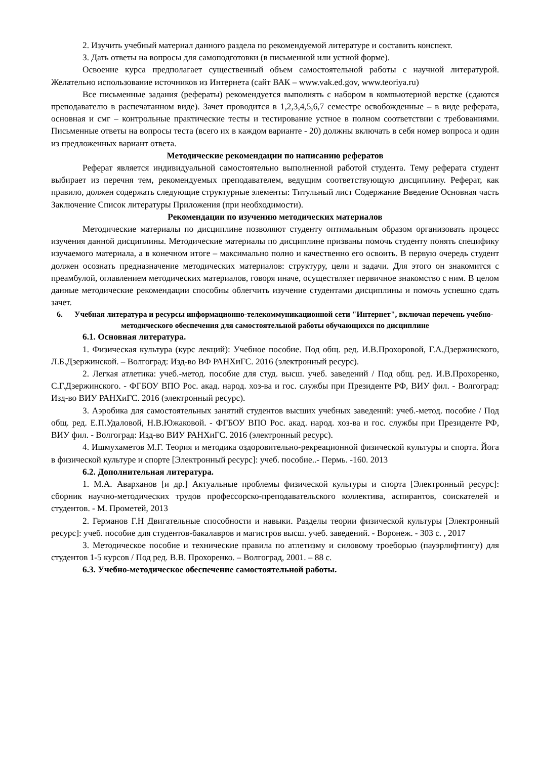2. Изучить учебный материал данного раздела по рекомендуемой литературе и составить конспект.
3. Дать ответы на вопросы для самоподготовки (в письменной или устной форме).
Освоение курса предполагает существенный объем самостоятельной работы с научной литературой. Желательно использование источников из Интернета (сайт ВАК – www.vak.ed.gov, www.teoriya.ru)
Все письменные задания (рефераты) рекомендуется выполнять с набором в компьютерной верстке (сдаются преподавателю в распечатанном виде). Зачет проводится в 1,2,3,4,5,6,7 семестре освобожденные – в виде реферата, основная и смг – контрольные практические тесты и тестирование устное в полном соответствии с требованиями. Письменные ответы на вопросы теста (всего их в каждом варианте - 20) должны включать в себя номер вопроса и один из предложенных вариант ответа.
Методические рекомендации по написанию рефератов
Реферат является индивидуальной самостоятельно выполненной работой студента. Тему реферата студент выбирает из перечня тем, рекомендуемых преподавателем, ведущим соответствующую дисциплину. Реферат, как правило, должен содержать следующие структурные элементы: Титульный лист Содержание Введение Основная часть Заключение Список литературы Приложения (при необходимости).
Рекомендации по изучению методических материалов
Методические материалы по дисциплине позволяют студенту оптимальным образом организовать процесс изучения данной дисциплины. Методические материалы по дисциплине призваны помочь студенту понять специфику изучаемого материала, а в конечном итоге – максимально полно и качественно его освоить. В первую очередь студент должен осознать предназначение методических материалов: структуру, цели и задачи. Для этого он знакомится с преамбулой, оглавлением методических материалов, говоря иначе, осуществляет первичное знакомство с ним. В целом данные методические рекомендации способны облегчить изучение студентами дисциплины и помочь успешно сдать зачет.
6. Учебная литература и ресурсы информационно-телекоммуникационной сети "Интернет", включая перечень учебно-методического обеспечения для самостоятельной работы обучающихся по дисциплине
6.1. Основная литература.
1. Физическая культура (курс лекций): Учебное пособие. Под общ. ред. И.В.Прохоровой, Г.А.Дзержинского, Л.Б.Дзержинской. – Волгоград: Изд-во ВФ РАНХиГС. 2016 (электронный ресурс).
2. Легкая атлетика: учеб.-метод. пособие для студ. высш. учеб. заведений / Под общ. ред. И.В.Прохоренко, С.Г.Дзержинского. - ФГБОУ ВПО Рос. акад. народ. хоз-ва и гос. службы при Президенте РФ, ВИУ фил. - Волгоград: Изд-во ВИУ РАНХиГС. 2016 (электронный ресурс).
3. Аэробика для самостоятельных занятий студентов высших учебных заведений: учеб.-метод. пособие / Под общ. ред. Е.П.Удаловой, Н.В.Южаковой. - ФГБОУ ВПО Рос. акад. народ. хоз-ва и гос. службы при Президенте РФ, ВИУ фил. - Волгоград: Изд-во ВИУ РАНХиГС. 2016 (электронный ресурс).
4. Ишмухаметов М.Г. Теория и методика оздоровительно-рекреационной физической культуры и спорта. Йога в физической культуре и спорте [Электронный ресурс]: учеб. пособие..- Пермь. -160. 2013
6.2. Дополнительная литература.
1. М.А. Аварханов [и др.] Актуальные проблемы физической культуры и спорта [Электронный ресурс]: сборник научно-методических трудов профессорско-преподавательского коллектива, аспирантов, соискателей и студентов. - М. Прометей, 2013
2. Германов Г.Н Двигательные способности и навыки. Разделы теории физической культуры [Электронный ресурс]: учеб. пособие для студентов-бакалавров и магистров высш. учеб. заведений. - Воронеж. - 303 с. , 2017
3. Методическое пособие и технические правила по атлетизму и силовому троеборью (пауэрлифтингу) для студентов 1-5 курсов / Под ред. В.В. Прохоренко. – Волгоград, 2001. – 88 с.
6.3. Учебно-методическое обеспечение самостоятельной работы.